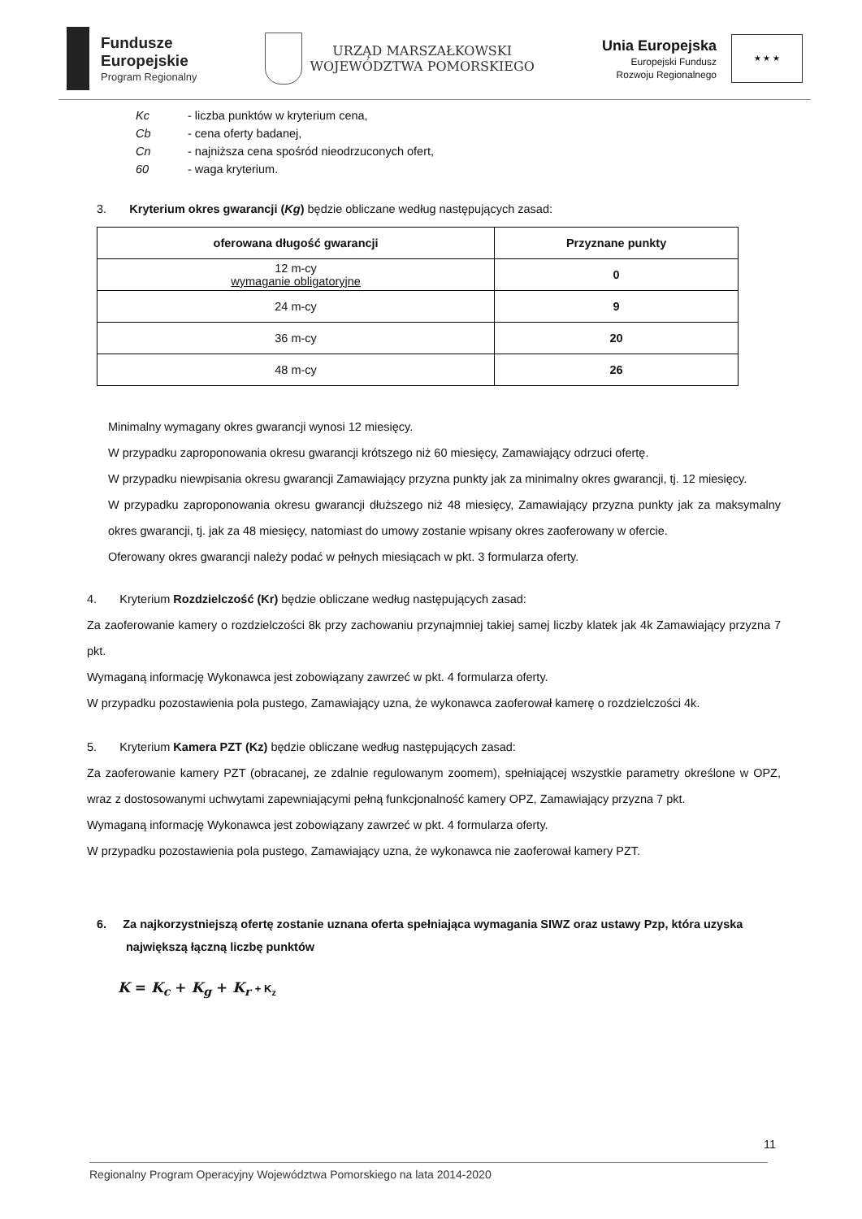Fundusze
Europejskie
Program Regionalny
URZĄD MARSZAŁKOWSKI
WOJEWÓDZTWA POMORSKIEGO
Unia Europejska
Europejski Fundusz
Rozwoju Regionalnego
★ ★ ★
| Kc | - liczba punktów w kryterium cena, |
| Cb | - cena oferty badanej, |
| Cn | - najniższa cena spośród nieodrzuconych ofert, |
| 60 | - waga kryterium. |
3. Kryterium okres gwarancji (Kg) będzie obliczane według następujących zasad:
| oferowana długość gwarancji | Przyznane punkty |
| --- | --- |
| 12 m-cy wymaganie obligatoryjne | 0 |
| 24 m-cy | 9 |
| 36 m-cy | 20 |
| 48 m-cy | 26 |
Minimalny wymagany okres gwarancji wynosi 12 miesięcy.
W przypadku zaproponowania okresu gwarancji krótszego niż 60 miesięcy, Zamawiający odrzuci ofertę.
W przypadku niewpisania okresu gwarancji Zamawiający przyzna punkty jak za minimalny okres gwarancji, tj. 12 miesięcy.
W przypadku zaproponowania okresu gwarancji dłuższego niż 48 miesięcy, Zamawiający przyzna punkty jak za maksymalny okres gwarancji, tj. jak za 48 miesięcy, natomiast do umowy zostanie wpisany okres zaoferowany w ofercie.
Oferowany okres gwarancji należy podać w pełnych miesiącach w pkt. 3 formularza oferty.
4. Kryterium Rozdzielczość (Kr) będzie obliczane według następujących zasad:
Za zaoferowanie kamery o rozdzielczości 8k przy zachowaniu przynajmniej takiej samej liczby klatek jak 4k Zamawiający przyzna 7 pkt.
Wymaganą informację Wykonawca jest zobowiązany zawrzeć w pkt. 4 formularza oferty.
W przypadku pozostawienia pola pustego, Zamawiający uzna, że wykonawca zaoferował kamerę o rozdzielczości 4k.
5. Kryterium Kamera PZT (Kz) będzie obliczane według następujących zasad:
Za zaoferowanie kamery PZT (obracanej, ze zdalnie regulowanym zoomem), spełniającej wszystkie parametry określone w OPZ, wraz z dostosowanymi uchwytami zapewniającymi pełną funkcjonalność kamery OPZ, Zamawiający przyzna 7 pkt.
Wymaganą informację Wykonawca jest zobowiązany zawrzeć w pkt. 4 formularza oferty.
W przypadku pozostawienia pola pustego, Zamawiający uzna, że wykonawca nie zaoferował kamery PZT.
6. Za najkorzystniejszą ofertę zostanie uznana oferta spełniająca wymagania SIWZ oraz ustawy Pzp, która uzyska największą łączną liczbę punktów
K = K<sub>c</sub> + K<sub>g</sub> + K<sub>r</sub> + K<sub>z</sub>
11
Regionalny Program Operacyjny Województwa Pomorskiego na lata 2014-2020